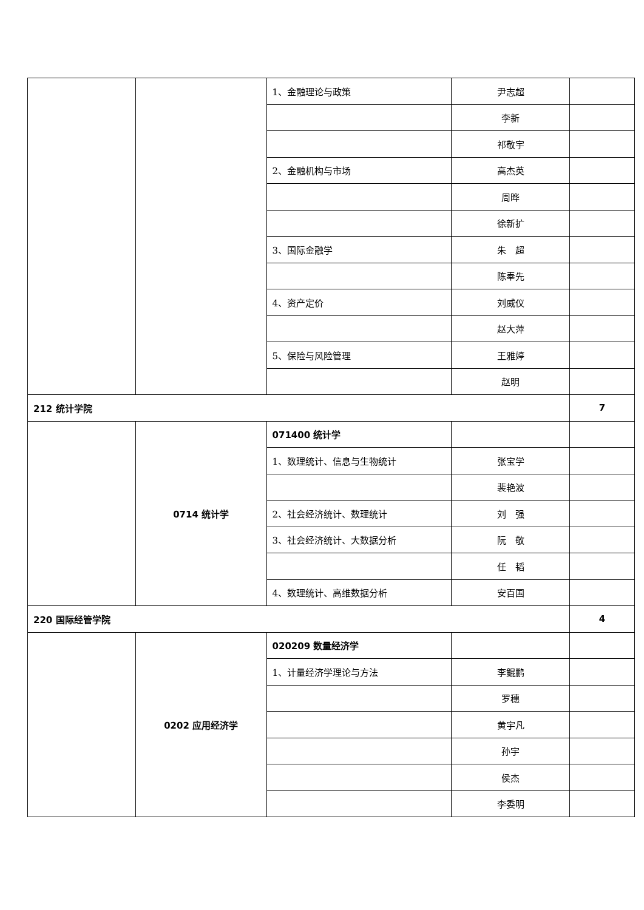| | | 1、金融理论与政策 | 尹志超 | |
| | | | 李新 | |
| | | | 祁敬宇 | |
| | | 2、金融机构与市场 | 高杰英 | |
| | | | 周晔 | |
| | | | 徐新扩 | |
| | | 3、国际金融学 | 朱 超 | |
| | | | 陈奉先 | |
| | | 4、资产定价 | 刘威仪 | |
| | | | 赵大萍 | |
| | | 5、保险与风险管理 | 王雅婷 | |
| | | | 赵明 | |
| 212 统计学院 | | | | 7 |
| | 0714 统计学 | 071400 统计学 | | |
| | | 1、数理统计、信息与生物统计 | 张宝学 | |
| | | | 裴艳波 | |
| | | 2、社会经济统计、数理统计 | 刘 强 | |
| | | 3、社会经济统计、大数据分析 | 阮 敬 | |
| | | | 任 韬 | |
| | | 4、数理统计、高维数据分析 | 安百国 | |
| 220 国际经管学院 | | | | 4 |
| | 0202 应用经济学 | 020209 数量经济学 | | |
| | | 1、计量经济学理论与方法 | 李鲲鹏 | |
| | | | 罗穗 | |
| | | | 黄宇凡 | |
| | | | 孙宇 | |
| | | | 侯杰 | |
| | | | 李委明 | |